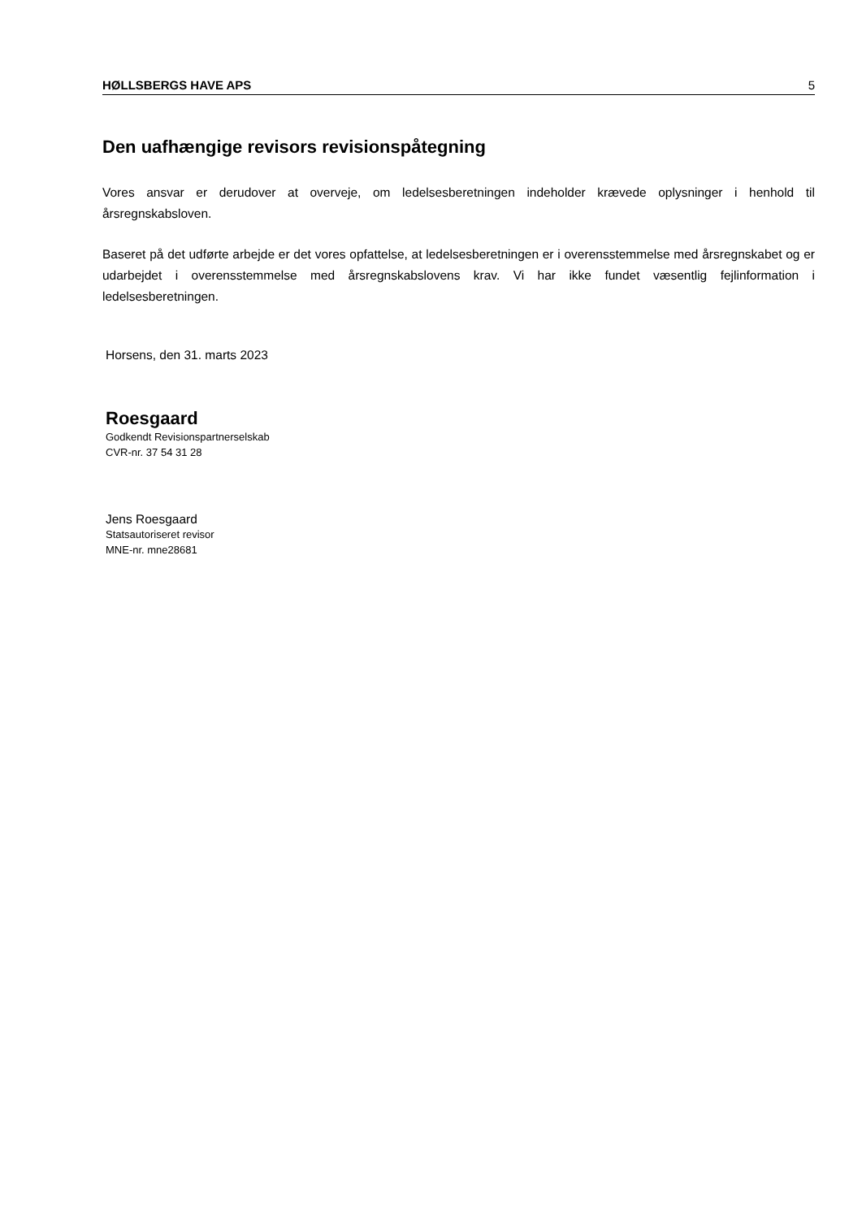HØLLSBERGS HAVE APS 5
Den uafhængige revisors revisionspåtegning
Vores ansvar er derudover at overveje, om ledelsesberetningen indeholder krævede oplysninger i henhold til årsregnskabsloven.
Baseret på det udførte arbejde er det vores opfattelse, at ledelsesberetningen er i overensstemmelse med årsregnskabet og er udarbejdet i overensstemmelse med årsregnskabslovens krav. Vi har ikke fundet væsentlig fejlinformation i ledelsesberetningen.
Horsens, den 31. marts 2023
Roesgaard
Godkendt Revisionspartnerselskab
CVR-nr. 37 54 31 28
Jens Roesgaard
Statsautoriseret revisor
MNE-nr. mne28681